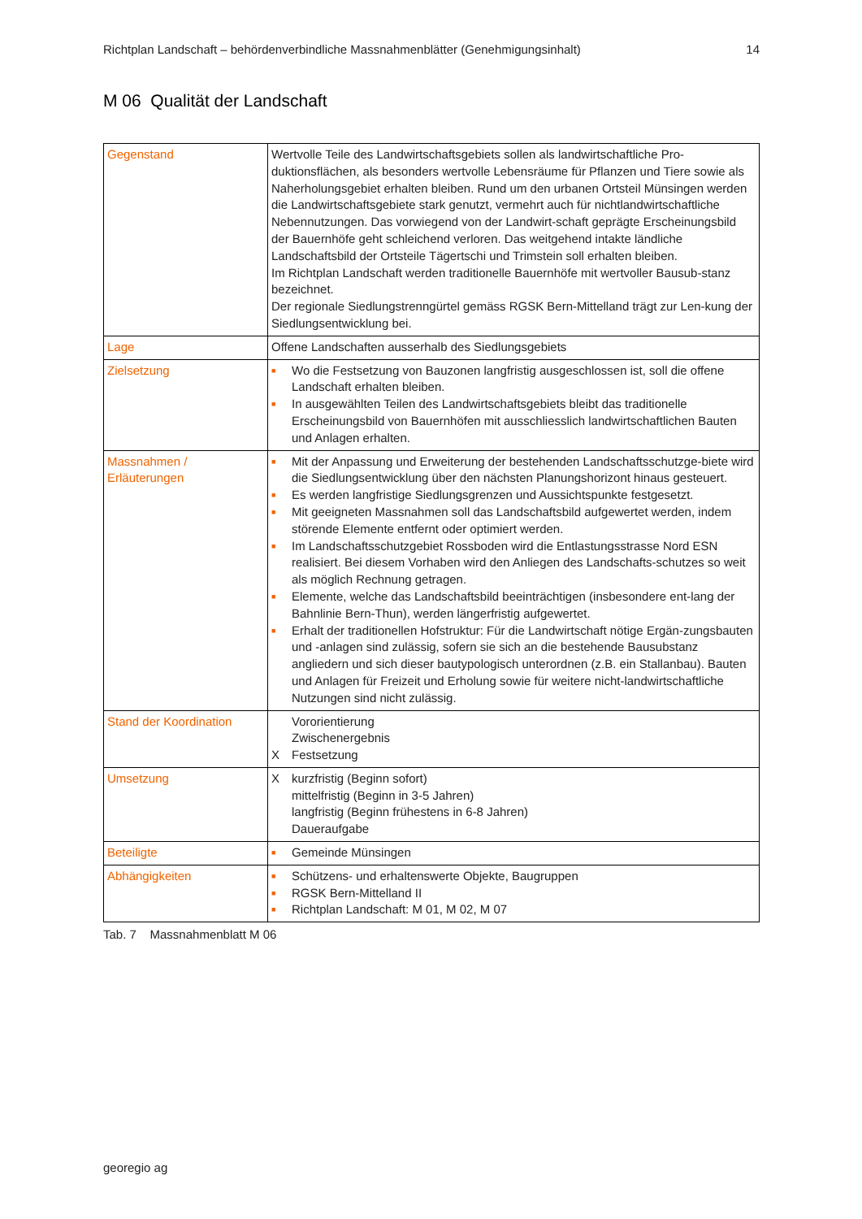Richtplan Landschaft – behördenverbindliche Massnahmenblätter (Genehmigungsinhalt) 14
M 06 Qualität der Landschaft
| Gegenstand | Wertvolle Teile des Landwirtschaftsgebiets sollen als landwirtschaftliche Pro-duktionsflächen, als besonders wertvolle Lebensräume für Pflanzen und Tiere sowie als Naherholungsgebiet erhalten bleiben. Rund um den urbanen Ortsteil Münsingen werden die Landwirtschaftsgebiete stark genutzt, vermehrt auch für nichtlandwirtschaftliche Nebennutzungen. Das vorwiegend von der Landwirt-schaft geprägte Erscheinungsbild der Bauernhöfe geht schleichend verloren. Das weitgehend intakte ländliche Landschaftsbild der Ortsteile Tägertschi und Trimstein soll erhalten bleiben. Im Richtplan Landschaft werden traditionelle Bauernhöfe mit wertvoller Bausub-stanz bezeichnet. Der regionale Siedlungstrenngürtel gemäss RGSK Bern-Mittelland trägt zur Len-kung der Siedlungsentwicklung bei. |
| Lage | Offene Landschaften ausserhalb des Siedlungsgebiets |
| Zielsetzung | ■ Wo die Festsetzung von Bauzonen langfristig ausgeschlossen ist, soll die offene Landschaft erhalten bleiben. ■ In ausgewählten Teilen des Landwirtschaftsgebiets bleibt das traditionelle Erscheinungsbild von Bauernhöfen mit ausschliesslich landwirtschaftlichen Bauten und Anlagen erhalten. |
| Massnahmen / Erläuterungen | ■ Mit der Anpassung und Erweiterung der bestehenden Landschaftsschutzge-biete wird die Siedlungsentwicklung über den nächsten Planungshorizont hinaus gesteuert. ■ Es werden langfristige Siedlungsgrenzen und Aussichtspunkte festgesetzt. ■ Mit geeigneten Massnahmen soll das Landschaftsbild aufgewertet werden, indem störende Elemente entfernt oder optimiert werden. ■ Im Landschaftsschutzgebiet Rossboden wird die Entlastungsstrasse Nord ESN realisiert. Bei diesem Vorhaben wird den Anliegen des Landschafts-schutzes so weit als möglich Rechnung getragen. ■ Elemente, welche das Landschaftsbild beeinträchtigen (insbesondere ent-lang der Bahnlinie Bern-Thun), werden längerfristig aufgewertet. ■ Erhalt der traditionellen Hofstruktur: Für die Landwirtschaft nötige Ergän-zungsbauten und -anlagen sind zulässig, sofern sie sich an die bestehende Bausubstanz angliedern und sich dieser bautypologisch unterordnen (z.B. ein Stallanbau). Bauten und Anlagen für Freizeit und Erholung sowie für weitere nicht-landwirtschaftliche Nutzungen sind nicht zulässig. |
| Stand der Koordination | Vororientierung Zwischenergebnis X Festsetzung |
| Umsetzung | X kurzfristig (Beginn sofort) mittelfristig (Beginn in 3-5 Jahren) langfristig (Beginn frühestens in 6-8 Jahren) Daueraufgabe |
| Beteiligte | ■ Gemeinde Münsingen |
| Abhängigkeiten | ■ Schützens- und erhaltenswerte Objekte, Baugruppen ■ RGSK Bern-Mittelland II ■ Richtplan Landschaft: M 01, M 02, M 07 |
Tab. 7 Massnahmenblatt M 06
georegio ag